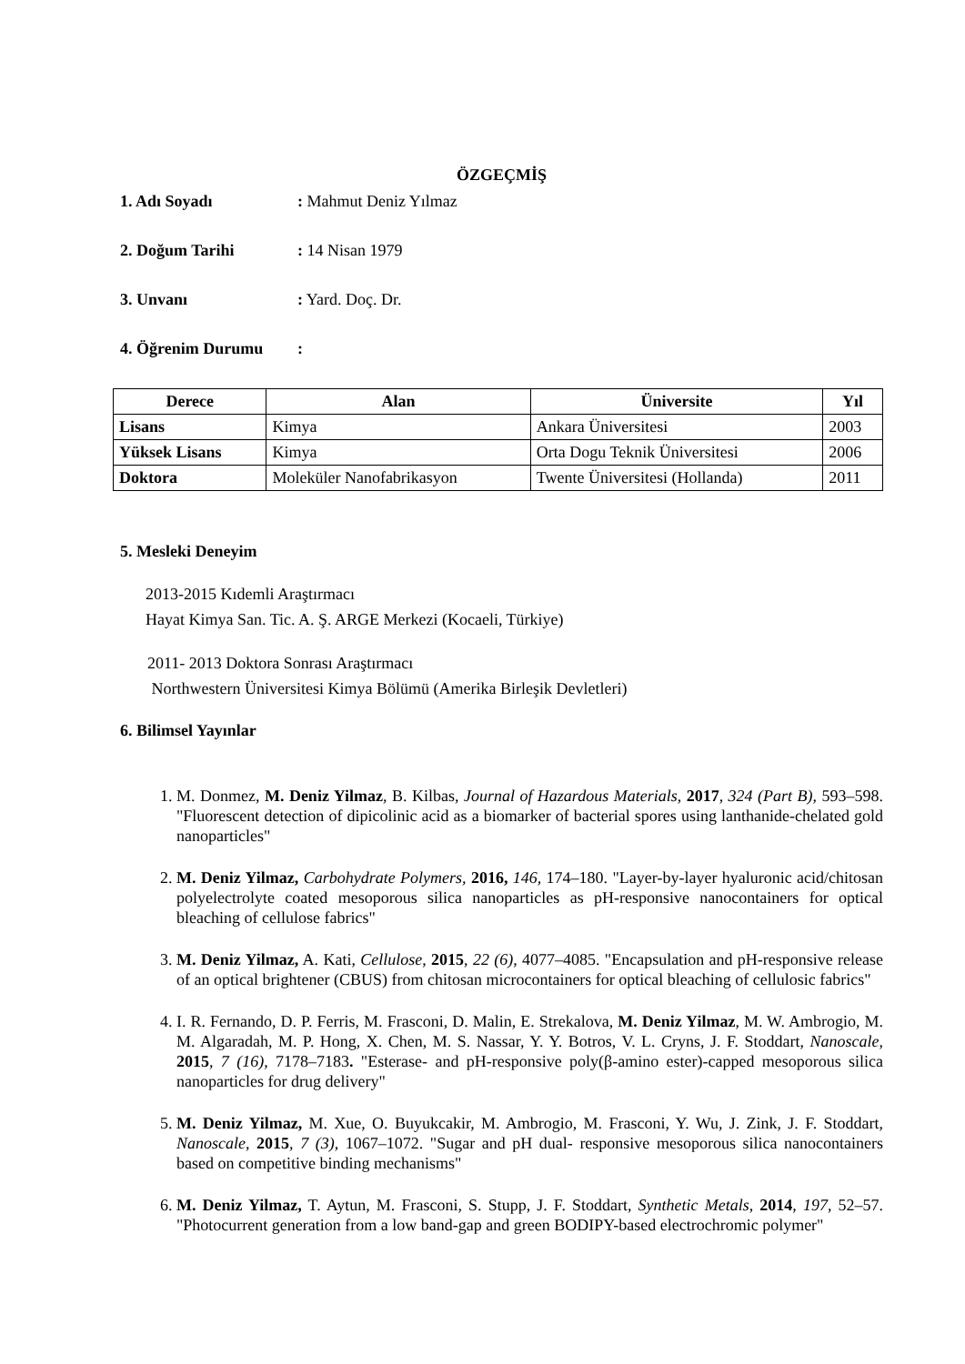ÖZGEÇMİŞ
1. Adı Soyadı: Mahmut Deniz Yılmaz
2. Doğum Tarihi: 14 Nisan 1979
3. Unvanı: Yard. Doç. Dr.
4. Öğrenim Durumu:
| Derece | Alan | Üniversite | Yıl |
| --- | --- | --- | --- |
| Lisans | Kimya | Ankara Üniversitesi | 2003 |
| Yüksek Lisans | Kimya | Orta Dogu Teknik Üniversitesi | 2006 |
| Doktora | Moleküler Nanofabrikasyon | Twente Üniversitesi (Hollanda) | 2011 |
5. Mesleki Deneyim
2013-2015 Kıdemli Araştırmacı
Hayat Kimya San. Tic. A. Ş. ARGE Merkezi (Kocaeli, Türkiye)
2011- 2013 Doktora Sonrası Araştırmacı
Northwestern Üniversitesi Kimya Bölümü (Amerika Birleşik Devletleri)
6. Bilimsel Yayınlar
1. M. Donmez, M. Deniz Yilmaz, B. Kilbas, Journal of Hazardous Materials, 2017, 324 (Part B), 593–598. "Fluorescent detection of dipicolinic acid as a biomarker of bacterial spores using lanthanide-chelated gold nanoparticles"
2. M. Deniz Yilmaz, Carbohydrate Polymers, 2016, 146, 174–180. "Layer-by-layer hyaluronic acid/chitosan polyelectrolyte coated mesoporous silica nanoparticles as pH-responsive nanocontainers for optical bleaching of cellulose fabrics"
3. M. Deniz Yilmaz, A. Kati, Cellulose, 2015, 22 (6), 4077–4085. "Encapsulation and pH-responsive release of an optical brightener (CBUS) from chitosan microcontainers for optical bleaching of cellulosic fabrics"
4. I. R. Fernando, D. P. Ferris, M. Frasconi, D. Malin, E. Strekalova, M. Deniz Yilmaz, M. W. Ambrogio, M. M. Algaradah, M. P. Hong, X. Chen, M. S. Nassar, Y. Y. Botros, V. L. Cryns, J. F. Stoddart, Nanoscale, 2015, 7 (16), 7178–7183. "Esterase- and pH-responsive poly(β-amino ester)-capped mesoporous silica nanoparticles for drug delivery"
5. M. Deniz Yilmaz, M. Xue, O. Buyukcakir, M. Ambrogio, M. Frasconi, Y. Wu, J. Zink, J. F. Stoddart, Nanoscale, 2015, 7 (3), 1067–1072. "Sugar and pH dual- responsive mesoporous silica nanocontainers based on competitive binding mechanisms"
6. M. Deniz Yilmaz, T. Aytun, M. Frasconi, S. Stupp, J. F. Stoddart, Synthetic Metals, 2014, 197, 52–57. "Photocurrent generation from a low band-gap and green BODIPY-based electrochromic polymer"